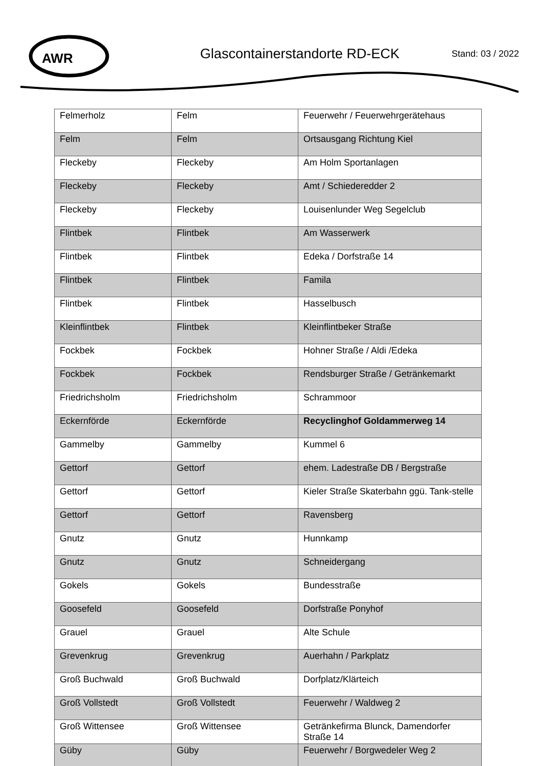AWR
Glascontainerstandorte RD-ECK
Stand: 03 / 2022
| Felmerholz | Felm | Feuerwehr / Feuerwehrgerätehaus |
| Felm | Felm | Ortsausgang Richtung Kiel |
| Fleckeby | Fleckeby | Am Holm Sportanlagen |
| Fleckeby | Fleckeby | Amt / Schiederedder 2 |
| Fleckeby | Fleckeby | Louisenlunder Weg Segelclub |
| Flintbek | Flintbek | Am Wasserwerk |
| Flintbek | Flintbek | Edeka / Dorfstraße 14 |
| Flintbek | Flintbek | Famila |
| Flintbek | Flintbek | Hasselbusch |
| Kleinflintbek | Flintbek | Kleinflintbeker Straße |
| Fockbek | Fockbek | Hohner Straße / Aldi /Edeka |
| Fockbek | Fockbek | Rendsburger Straße / Getränkemarkt |
| Friedrichsholm | Friedrichsholm | Schrammoor |
| Eckernförde | Eckernförde | Recyclinghof Goldammerweg 14 |
| Gammelby | Gammelby | Kummel 6 |
| Gettorf | Gettorf | ehem. Ladestraße DB / Bergstraße |
| Gettorf | Gettorf | Kieler Straße Skaterbahn ggü. Tank-stelle |
| Gettorf | Gettorf | Ravensberg |
| Gnutz | Gnutz | Hunnkamp |
| Gnutz | Gnutz | Schneidergang |
| Gokels | Gokels | Bundesstraße |
| Goosefeld | Goosefeld | Dorfstraße Ponyhof |
| Grauel | Grauel | Alte Schule |
| Grevenkrug | Grevenkrug | Auerhahn / Parkplatz |
| Groß Buchwald | Groß Buchwald | Dorfplatz/Klärteich |
| Groß Vollstedt | Groß Vollstedt | Feuerwehr / Waldweg 2 |
| Groß Wittensee | Groß Wittensee | Getränkefirma Blunck, Damendorfer Straße 14 |
| Güby | Güby | Feuerwehr / Borgwedeler Weg 2 |